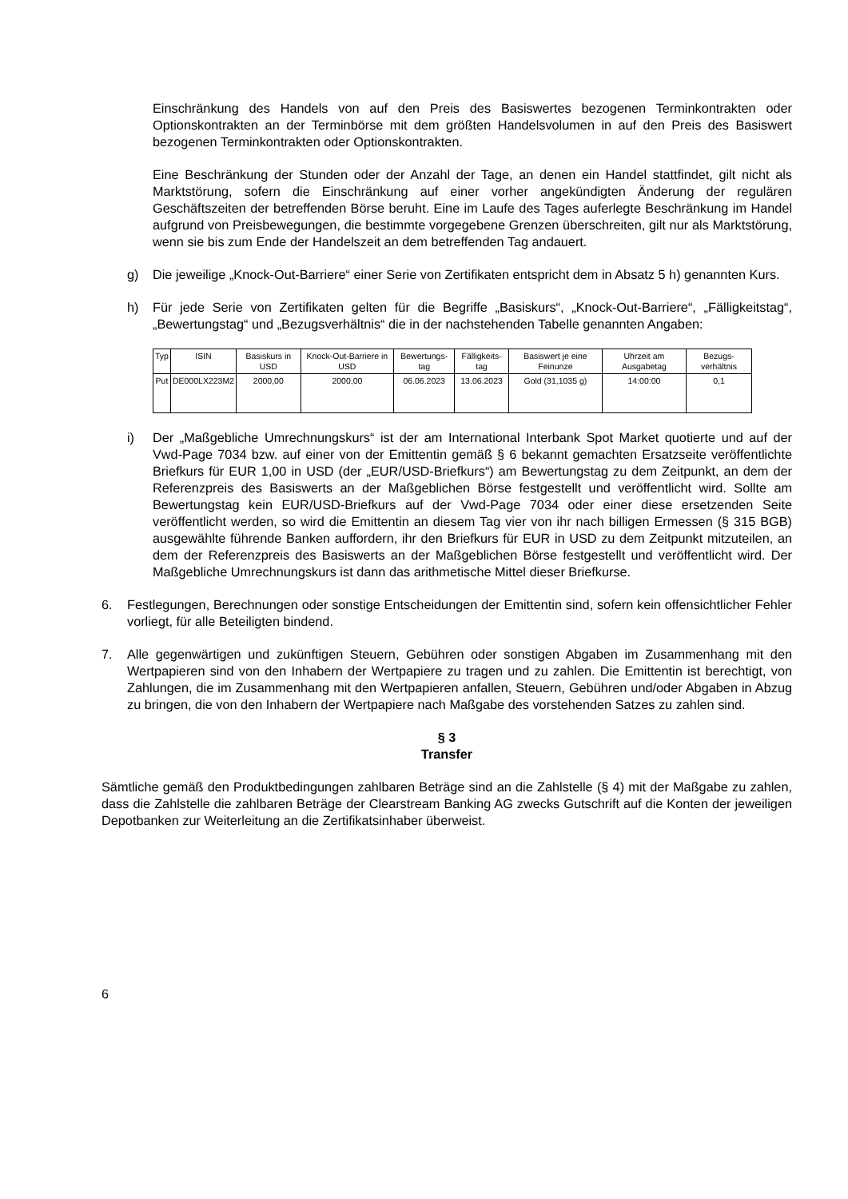Einschränkung des Handels von auf den Preis des Basiswertes bezogenen Terminkontrakten oder Optionskontrakten an der Terminbörse mit dem größten Handelsvolumen in auf den Preis des Basiswert bezogenen Terminkontrakten oder Optionskontrakten.
Eine Beschränkung der Stunden oder der Anzahl der Tage, an denen ein Handel stattfindet, gilt nicht als Marktstörung, sofern die Einschränkung auf einer vorher angekündigten Änderung der regulären Geschäftszeiten der betreffenden Börse beruht. Eine im Laufe des Tages auferlegte Beschränkung im Handel aufgrund von Preisbewegungen, die bestimmte vorgegebene Grenzen überschreiten, gilt nur als Marktstörung, wenn sie bis zum Ende der Handelszeit an dem betreffenden Tag andauert.
g) Die jeweilige „Knock-Out-Barriere“ einer Serie von Zertifikaten entspricht dem in Absatz 5 h) genannten Kurs.
h) Für jede Serie von Zertifikaten gelten für die Begriffe „Basiskurs“, „Knock-Out-Barriere“, „Fälligkeitstag“, „Bewertungstag“ und „Bezugsverhältnis“ die in der nachstehenden Tabelle genannten Angaben:
| Typ | ISIN | Basiskurs in USD | Knock-Out-Barriere in USD | Bewertungs-tag | Fälligkeits-tag | Basiswert je eine Feinunze | Uhrzeit am Ausgabetag | Bezugs-verhältnis |
| --- | --- | --- | --- | --- | --- | --- | --- | --- |
| Put | DE000LX223M2 | 2000,00 | 2000,00 | 06.06.2023 | 13.06.2023 | Gold (31,1035 g) | 14:00:00 | 0,1 |
i) Der „Maßgebliche Umrechnungskurs“ ist der am International Interbank Spot Market quotierte und auf der Vwd-Page 7034 bzw. auf einer von der Emittentin gemäß § 6 bekannt gemachten Ersatzseite veröffentlichte Briefkurs für EUR 1,00 in USD (der „EUR/USD-Briefkurs“) am Bewertungstag zu dem Zeitpunkt, an dem der Referenzpreis des Basiswerts an der Maßgeblichen Börse festgestellt und veröffentlicht wird. Sollte am Bewertungstag kein EUR/USD-Briefkurs auf der Vwd-Page 7034 oder einer diese ersetzenden Seite veröffentlicht werden, so wird die Emittentin an diesem Tag vier von ihr nach billigen Ermessen (§ 315 BGB) ausgewählte führende Banken auffordern, ihr den Briefkurs für EUR in USD zu dem Zeitpunkt mitzuteilen, an dem der Referenzpreis des Basiswerts an der Maßgeblichen Börse festgestellt und veröffentlicht wird. Der Maßgebliche Umrechnungskurs ist dann das arithmetische Mittel dieser Briefkurse.
6. Festlegungen, Berechnungen oder sonstige Entscheidungen der Emittentin sind, sofern kein offensichtlicher Fehler vorliegt, für alle Beteiligten bindend.
7. Alle gegenwärtigen und zukünftigen Steuern, Gebühren oder sonstigen Abgaben im Zusammenhang mit den Wertpapieren sind von den Inhabern der Wertpapiere zu tragen und zu zahlen. Die Emittentin ist berechtigt, von Zahlungen, die im Zusammenhang mit den Wertpapieren anfallen, Steuern, Gebühren und/oder Abgaben in Abzug zu bringen, die von den Inhabern der Wertpapiere nach Maßgabe des vorstehenden Satzes zu zahlen sind.
§ 3
Transfer
Sämtliche gemäß den Produktbedingungen zahlbaren Beträge sind an die Zahlstelle (§ 4) mit der Maßgabe zu zahlen, dass die Zahlstelle die zahlbaren Beträge der Clearstream Banking AG zwecks Gutschrift auf die Konten der jeweiligen Depotbanken zur Weiterleitung an die Zertifikatsinhaber überweist.
6